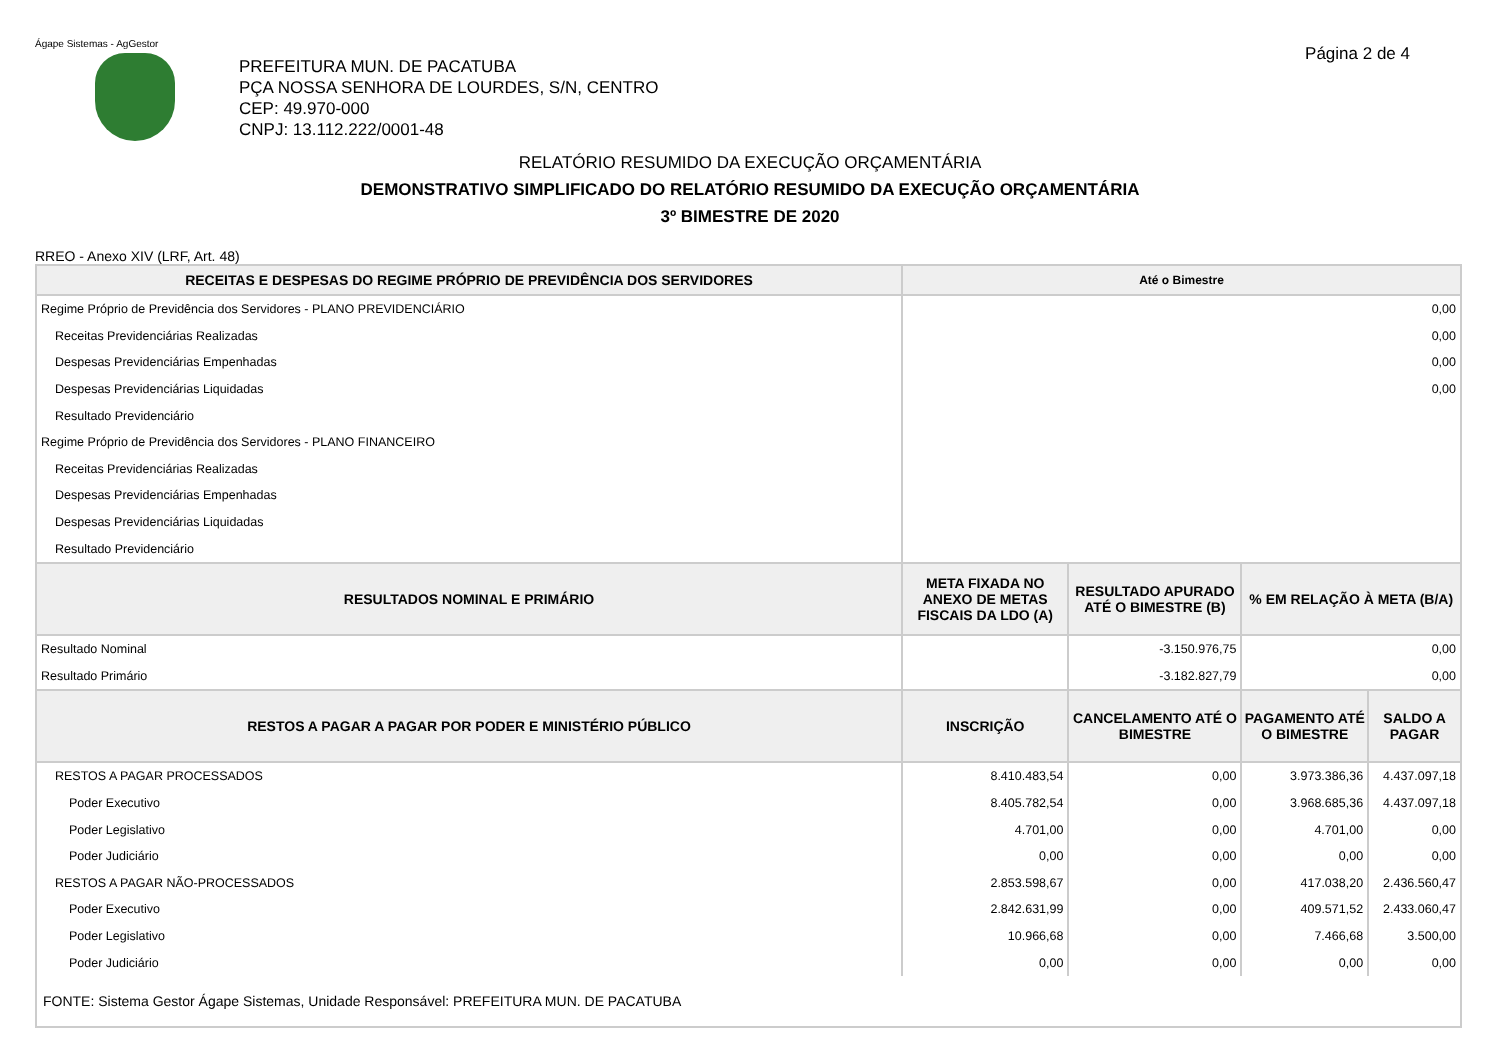Ágape Sistemas - AgGestor
PREFEITURA MUN. DE PACATUBA
PÇA NOSSA SENHORA DE LOURDES, S/N, CENTRO
CEP: 49.970-000
CNPJ: 13.112.222/0001-48
Página 2 de 4
RELATÓRIO RESUMIDO DA EXECUÇÃO ORÇAMENTÁRIA
DEMONSTRATIVO SIMPLIFICADO DO RELATÓRIO RESUMIDO DA EXECUÇÃO ORÇAMENTÁRIA
3º BIMESTRE DE 2020
RREO - Anexo XIV (LRF, Art. 48)
| RECEITAS E DESPESAS DO REGIME PRÓPRIO DE PREVIDÊNCIA DOS SERVIDORES | Até o Bimestre | | | |
| --- | --- | --- | --- | --- |
| Regime Próprio de Previdência dos Servidores - PLANO PREVIDENCIÁRIO | 0,00 | | | |
| Receitas Previdenciárias Realizadas | 0,00 | | | |
| Despesas Previdenciárias Empenhadas | 0,00 | | | |
| Despesas Previdenciárias Liquidadas | 0,00 | | | |
| Resultado Previdenciário | | | | |
| Regime Próprio de Previdência dos Servidores - PLANO FINANCEIRO | | | | |
| Receitas Previdenciárias Realizadas | | | | |
| Despesas Previdenciárias Empenhadas | | | | |
| Despesas Previdenciárias Liquidadas | | | | |
| Resultado Previdenciário | | | | |
| RESULTADOS NOMINAL E PRIMÁRIO | META FIXADA NO ANEXO DE METAS FISCAIS DA LDO (A) | RESULTADO APURADO ATÉ O BIMESTRE (B) | % EM RELAÇÃO À META (B/A) | |
| Resultado Nominal | | -3.150.976,75 | 0,00 | |
| Resultado Primário | | -3.182.827,79 | 0,00 | |
| RESTOS A PAGAR A PAGAR POR PODER E MINISTÉRIO PÚBLICO | INSCRIÇÃO | CANCELAMENTO ATÉ O BIMESTRE | PAGAMENTO ATÉ O BIMESTRE | SALDO A PAGAR |
| RESTOS A PAGAR PROCESSADOS | 8.410.483,54 | 0,00 | 3.973.386,36 | 4.437.097,18 |
| Poder Executivo | 8.405.782,54 | 0,00 | 3.968.685,36 | 4.437.097,18 |
| Poder Legislativo | 4.701,00 | 0,00 | 4.701,00 | 0,00 |
| Poder Judiciário | 0,00 | 0,00 | 0,00 | 0,00 |
| RESTOS A PAGAR NÃO-PROCESSADOS | 2.853.598,67 | 0,00 | 417.038,20 | 2.436.560,47 |
| Poder Executivo | 2.842.631,99 | 0,00 | 409.571,52 | 2.433.060,47 |
| Poder Legislativo | 10.966,68 | 0,00 | 7.466,68 | 3.500,00 |
| Poder Judiciário | 0,00 | 0,00 | 0,00 | 0,00 |
| FONTE: Sistema Gestor Ágape Sistemas, Unidade Responsável: PREFEITURA MUN. DE PACATUBA | | | | |